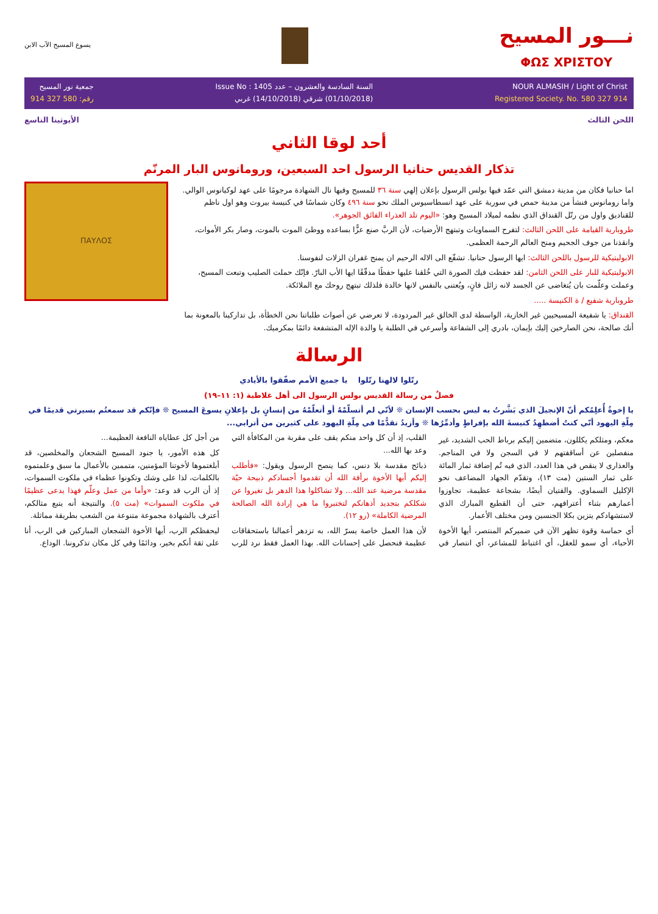نـــور المسيح
ΦΩΣ ΧΡΙΣΤΟΥ
يسوع المسيح الآب الابن
NOUR ALMASIH / Light of Christ
Registered Society. No. 580 327 914
السنة السادسة والعشرون – عدد 1405 : Issue No
(01/10/2018) شرقي (14/10/2018) غربي
جمعية نور المسيح
رقم: 580 327 914
اللحن الثالث الأيوثينا التاسع
أحد لوقا الثاني
تذكار القديس حنانيا الرسول احد السبعين، ورومانوس البار المرنّم
اما حنانيا فكان من مدينة دمشق التي عمّد فيها بولس الرسول بإعلان إلهي سنة ٣٦ للمسيح وفيها نال الشهادة مرجومًا على عهد لوكيانوس الوالي. واما رومانوس فنشأ من مدينة حمص في سورية على عهد انسطاسيوس الملك نحو سنة ٤٩٦ وكان شماسًا في كنيسة بيروت وهو اول ناظم للقناديق واول من رتّل القنداق الذي نظمه لميلاد المسيح وهو: «اليوم تلد العذراء الفائق الجوهر».
طروبارية القيامة على اللحن الثالث: لتفرح السماويات وتبتهج الأرضيات، لأن الربَّ صنع عزًّا بساعده ووطئ الموت بالموت، وصار بكر الأموات، وانقذنا من جوف الجحيم ومنح العالم الرحمة العظمى.
الابوليتيكية للرسول باللحن الثالث: ايها الرسول حنانيا. تشفّع الى الاله الرحيم ان يمنح غفران الزلات لنفوسنا.
الابوليتيكية للبار على اللحن الثامن: لقد حفظت فيك الصورة التي خُلقنا عليها حفظًا مدقّقًا ايها الأب البارّ. فإنّك حملت الصليب وتبعت المسيح، وعملت وعلّمت بان يُتغاضى عن الجسد لانه زائل فانٍ، ويُعتنى بالنفس لانها خالدة فلذلك تبتهج روحك مع الملائكة.
طروبارية شفيع / ة الكنيسة .....
القنداق: يا شفيعة المسيحيين غير الخازية، الواسطة لدى الخالق غير المردودة، لا تعرضي عن أصوات طلباتنا نحن الخطأة، بل تداركينا بالمعونة بما أنك صالحة، نحن الصارخين إليك بإيمان، بادري إلى الشفاعة وأسرعي في الطلبة يا والدة الإله المتشفعة دائمًا بمكرميك.
ΠΑΥΛΟΣ
الرسالة
رتّلوا لالهنا رتّلوا يا جميع الأمم صفّقوا بالأيادي
فصلٌ من رسالة القديس بولس الرسول الى أهل غلاطية (١: ١١–١٩)
يا إخوةُ أُعلِمُكم أنّ الإنجيلَ الذي بَشَّرتُ به ليس بحسب الإنسان ❊ لأنّي لم أتسلّمْهُ أو أتعلّمْهُ من إنسانٍ بل بإعلانِ يسوعَ المسيح ❊ فإنّكم قد سمعتُم بسيرتي قديمًا في مِلّةِ اليهود أنّي كنتُ أضطهِدُ كنيسةَ الله بإفراطٍ وأدمِّرُها ❊ وأزيدُ تقدُّمًا في مِلّةِ اليهود على كثيرين من أترابي...
معكم، ومثلكم يكللون، متضمين إليكم برباط الحب الشديد، غير منفصلين عن أساقفتهم لا في السجن ولا في المناجم. والعذارى لا ينقص في هذا العدد، الذي فيه تُم إضافة ثمار المائة على ثمار الستين (مت ١٣)، وتقدّم الجهاد المضاعف نحو الإكليل السماوي. والفتيان أيضًا، بشجاعة عظيمة، تجاوزوا أعمارهم بثناء أعترافهم، حتى أن القطيع المبارك الذي لاستشهادكم يتزين بكلا الجنسين ومن مختلف الأعمار.
أي حماسة وقوة تظهر الآن في ضميركم المنتصر، أيها الأخوة الأحباء، أي سمو للعقل، أي اغتباط للمشاعر، أي انتصار في القلب، إذ أن كل واحد منكم يقف على مقربة من المكافأة التي وعد بها الله...
ذبائح مقدسة بلا دنس، كما ينصح الرسول ويقول: «فأطلب إليكم أيها الأخوة برأفة الله أن تقدموا أجسادكم ذبيحة حيّة مقدسة مرضية عند الله... ولا تشاكلوا هذا الدهر بل تغيروا عن شكلكم بتجديد أذهانكم لتختبروا ما هي إرادة الله الصالحة المرضية الكاملة» (رو ١٢).
لأن هذا العمل خاصة يسرّ الله، به تزدهر أعمالنا باستحقاقات عظيمة فنحصل على إحسانات الله. بهذا العمل فقط نرد للرب من أجل كل عطاياه النافعة العظيمة...
كل هذه الأمور، يا جنود المسيح الشجعان والمخلصين، قد أبلغتموها لأخوتنا المؤمنين، متممين بالأعمال ما سبق وعلمتموه بالكلمات، لذا على وشك وتكونوا عظماء في ملكوت السموات، إذ أن الرب قد وعد: «وأما من عمل وعلّم فهذا يدعى عظيمًا في ملكوت السموات» (مت ٥). والنتيجة أنه يتبع مثالكم، أعترف بالشهادة مجموعة متنوعة من الشعب بطريقة مماثلة.
ليحفظكم الرب، أيها الأخوة الشجعان المباركين في الرب، أنا على ثقة أنكم بخير، ودائمًا وفي كل مكان تذكروننا. الوداع.